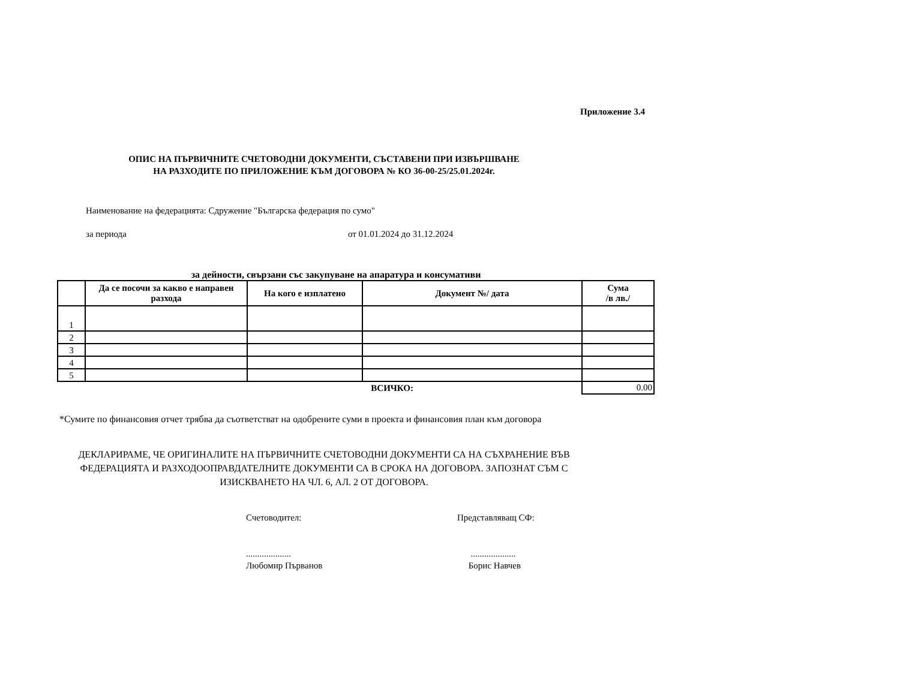Приложение 3.4
ОПИС НА ПЪРВИЧНИТЕ СЧЕТОВОДНИ ДОКУМЕНТИ, СЪСТАВЕНИ ПРИ ИЗВЪРШВАНЕ
НА РАЗХОДИТЕ ПО ПРИЛОЖЕНИЕ КЪМ ДОГОВОРА № КО 36-00-25/25.01.2024г.
Наименование на федерацията: Сдружение "Българска федерация по сумо"
за периода от 01.01.2024 до 31.12.2024
за дейности, свързани със закупуване на апаратура и консумативи
| | Да се посочи за какво е направен разхода | На кого е изплатено | Документ №/ дата | Сума /в лв./ |
| --- | --- | --- | --- | --- |
| 1 | | | | |
| 2 | | | | |
| 3 | | | | |
| 4 | | | | |
| 5 | | | | |
| ВСИЧКО: | | | | 0.00 |
*Сумите по финансовия отчет трябва да съответстват на одобрените суми в проекта и финансовия план към договора
ДЕКЛАРИРАМЕ, ЧЕ ОРИГИНАЛИТЕ НА ПЪРВИЧНИТЕ СЧЕТОВОДНИ ДОКУМЕНТИ СА НА СЪХРАНЕНИЕ ВЪВ
ФЕДЕРАЦИЯТА И РАЗХОДООПРАВДАТЕЛНИТЕ ДОКУМЕНТИ СА В СРОКА НА ДОГОВОРА. ЗАПОЗНАТ СЪМ С
ИЗИСКВАНЕТО НА ЧЛ. 6, АЛ. 2 ОТ ДОГОВОРА.
Счетоводител:
....................
Любомир Първанов
Представляващ СФ:
....................
Борис Навчев